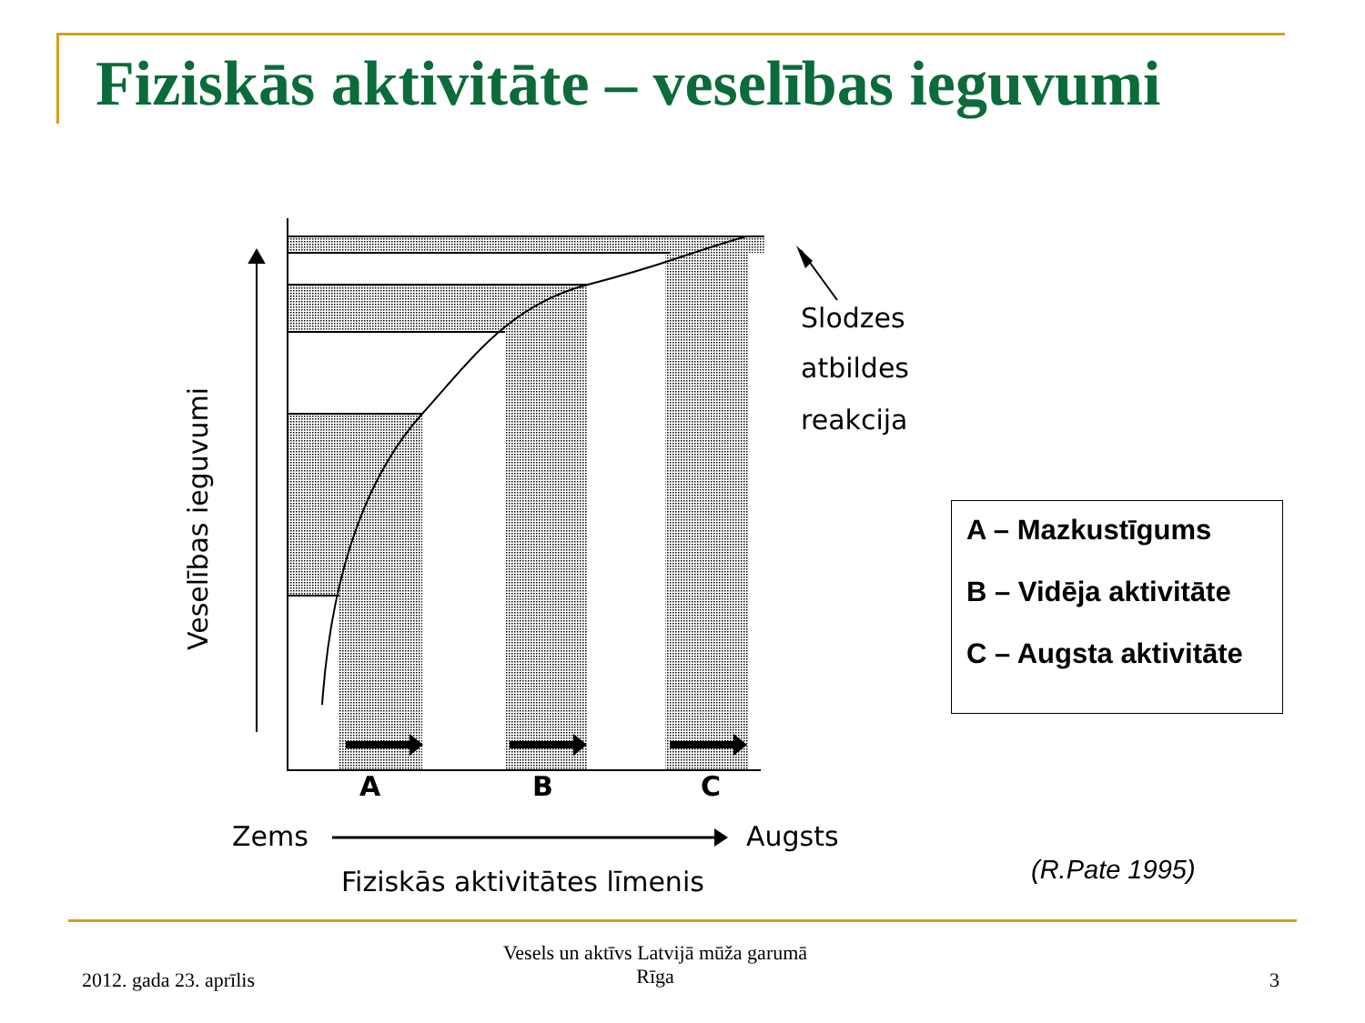Fiziskās aktivitāte – veselības ieguvumi
Slodzes
atbildes
reakcija
A
B
C
Veselības ieguvumi
Zems
Augsts
Fiziskās aktivitātes līmenis
A – Mazkustīgums
B – Vidēja aktivitāte
C – Augsta aktivitāte
(R.Pate 1995)
2012. gada 23. aprīlis
Vesels un aktīvs Latvijā mūža garumā
Rīga
3